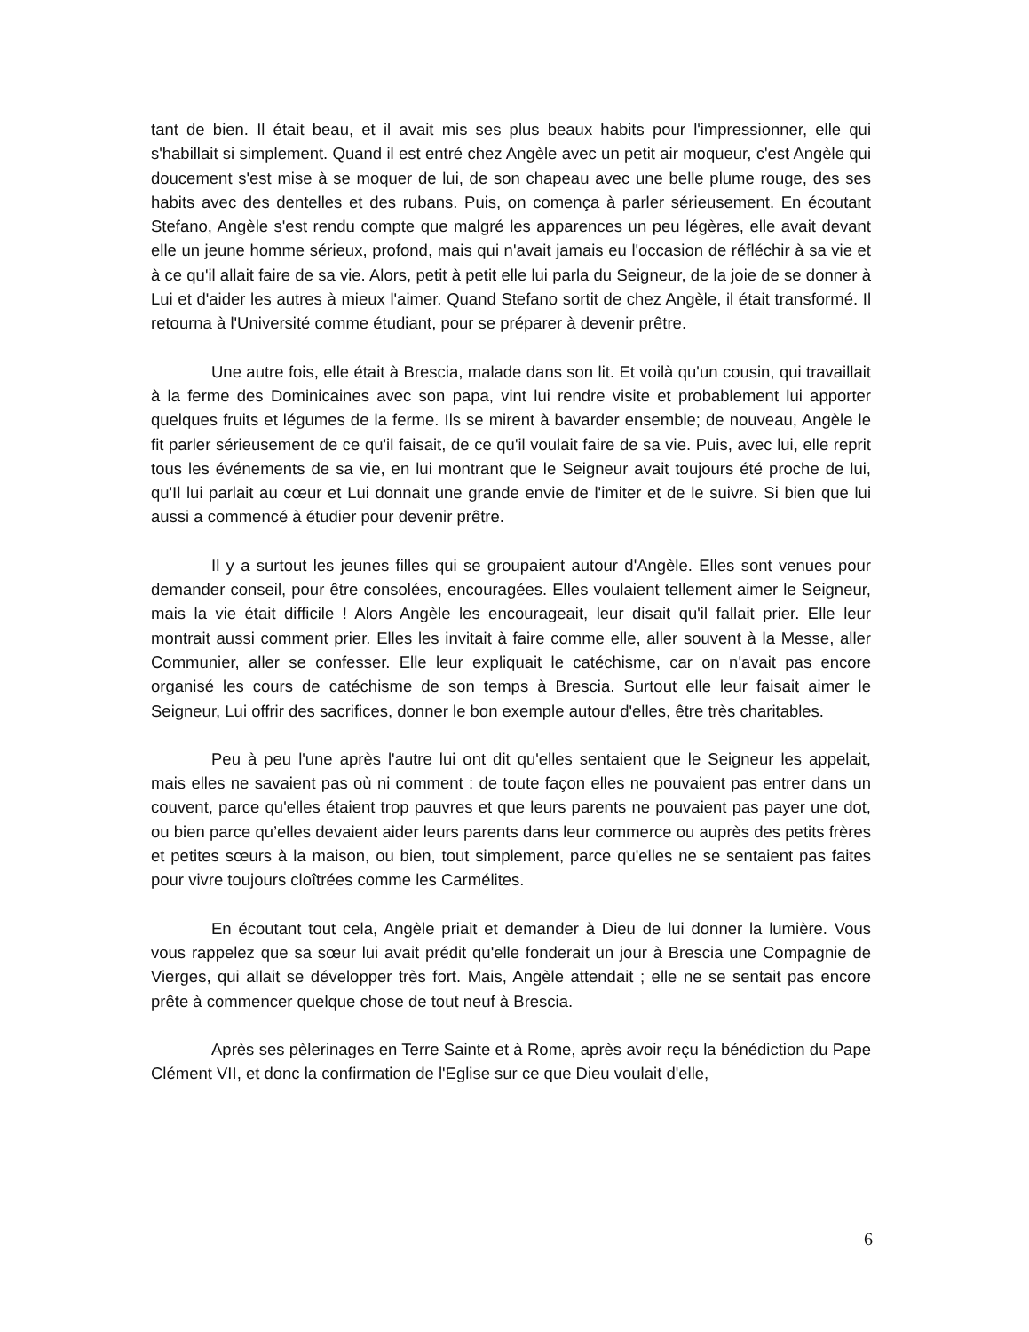tant de bien. Il était beau, et il avait mis ses plus beaux habits pour l'impressionner, elle qui s'habillait si simplement. Quand il est entré chez Angèle avec un petit air moqueur, c'est Angèle qui doucement s'est mise à se moquer de lui, de son chapeau avec une belle plume rouge, des ses habits avec des dentelles et des rubans. Puis, on comença à parler sérieusement. En écoutant Stefano, Angèle s'est rendu compte que malgré les apparences un peu légères, elle avait devant elle un jeune homme sérieux, profond, mais qui n'avait jamais eu l'occasion de réfléchir à sa vie et à ce qu'il allait faire de sa vie. Alors, petit à petit elle lui parla du Seigneur, de la joie de se donner à Lui et d'aider les autres à mieux l'aimer. Quand Stefano sortit de chez Angèle, il était transformé. Il retourna à l'Université comme étudiant, pour se préparer à devenir prêtre.
Une autre fois, elle était à Brescia, malade dans son lit. Et voilà qu'un cousin, qui travaillait à la ferme des Dominicaines avec son papa, vint lui rendre visite et probablement lui apporter quelques fruits et légumes de la ferme. Ils se mirent à bavarder ensemble; de nouveau, Angèle le fit parler sérieusement de ce qu'il faisait, de ce qu'il voulait faire de sa vie. Puis, avec lui, elle reprit tous les événements de sa vie, en lui montrant que le Seigneur avait toujours été proche de lui, qu'Il lui parlait au cœur et Lui donnait une grande envie de l'imiter et de le suivre. Si bien que lui aussi a commencé à étudier pour devenir prêtre.
Il y a surtout les jeunes filles qui se groupaient autour d'Angèle. Elles sont venues pour demander conseil, pour être consolées, encouragées. Elles voulaient tellement aimer le Seigneur, mais la vie était difficile ! Alors Angèle les encourageait, leur disait qu'il fallait prier. Elle leur montrait aussi comment prier. Elles les invitait à faire comme elle, aller souvent à la Messe, aller Communier, aller se confesser. Elle leur expliquait le catéchisme, car on n'avait pas encore organisé les cours de catéchisme de son temps à Brescia. Surtout elle leur faisait aimer le Seigneur, Lui offrir des sacrifices, donner le bon exemple autour d'elles, être très charitables.
Peu à peu l'une après l'autre lui ont dit qu'elles sentaient que le Seigneur les appelait, mais elles ne savaient pas où ni comment : de toute façon elles ne pouvaient pas entrer dans un couvent, parce qu'elles étaient trop pauvres et que leurs parents ne pouvaient pas payer une dot, ou bien parce qu’elles devaient aider leurs parents dans leur commerce ou auprès des petits frères et petites sœurs à la maison, ou bien, tout simplement, parce qu'elles ne se sentaient pas faites pour vivre toujours cloîtrées comme les Carmélites.
En écoutant tout cela, Angèle priait et demander à Dieu de lui donner la lumière. Vous vous rappelez que sa sœur lui avait prédit qu'elle fonderait un jour à Brescia une Compagnie de Vierges, qui allait se développer très fort. Mais, Angèle attendait ; elle ne se sentait pas encore prête à commencer quelque chose de tout neuf à Brescia.
Après ses pèlerinages en Terre Sainte et à Rome, après avoir reçu la bénédiction du Pape Clément VII, et donc la confirmation de l'Eglise sur ce que Dieu voulait d'elle,
6